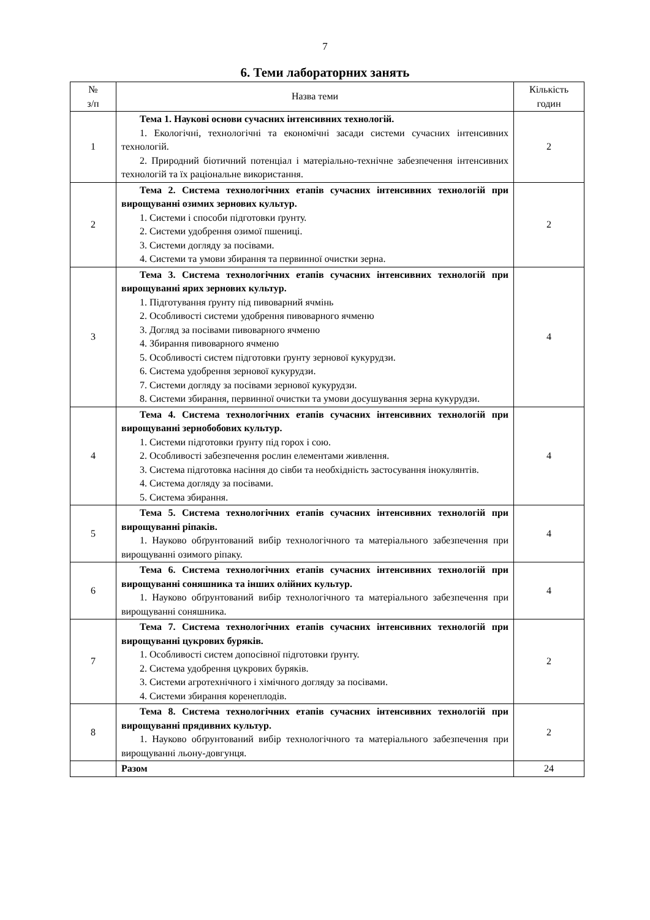7
6. Теми лабораторних занять
| № з/п | Назва теми | Кількість годин |
| --- | --- | --- |
| 1 | Тема 1. Наукові основи сучасних інтенсивних технологій. 1. Екологічні, технологічні та економічні засади системи сучасних інтенсивних технологій. 2. Природний біотичний потенціал і матеріально-технічне забезпечення інтенсивних технологій та їх раціональне використання. | 2 |
| 2 | Тема 2. Система технологічних етапів сучасних інтенсивних технологій при вирощуванні озимих зернових культур. 1. Системи і способи підготовки ґрунту. 2. Системи удобрення озимої пшениці. 3. Системи догляду за посівами. 4. Системи та умови збирання та первинної очистки зерна. | 2 |
| 3 | Тема 3. Система технологічних етапів сучасних інтенсивних технологій при вирощуванні ярих зернових культур. 1. Підготування ґрунту під пивоварний ячмінь 2. Особливості системи удобрення пивоварного ячменю 3. Догляд за посівами пивоварного ячменю 4. Збирання пивоварного ячменю 5. Особливості систем підготовки ґрунту зернової кукурудзи. 6. Система удобрення зернової кукурудзи. 7. Системи догляду за посівами зернової кукурудзи. 8. Системи збирання, первинної очистки та умови досушування зерна кукурудзи. | 4 |
| 4 | Тема 4. Система технологічних етапів сучасних інтенсивних технологій при вирощуванні зернобобових культур. 1. Системи підготовки ґрунту під горох і сою. 2. Особливості забезпечення рослин елементами живлення. 3. Система підготовка насіння до сівби та необхідність застосування інокулянтів. 4. Система догляду за посівами. 5. Система збирання. | 4 |
| 5 | Тема 5. Система технологічних етапів сучасних інтенсивних технологій при вирощуванні ріпаків. 1. Науково обґрунтований вибір технологічного та матеріального забезпечення при вирощуванні озимого ріпаку. | 4 |
| 6 | Тема 6. Система технологічних етапів сучасних інтенсивних технологій при вирощуванні соняшника та інших олійних культур. 1. Науково обґрунтований вибір технологічного та матеріального забезпечення при вирощуванні соняшника. | 4 |
| 7 | Тема 7. Система технологічних етапів сучасних інтенсивних технологій при вирощуванні цукрових буряків. 1. Особливості систем допосівної підготовки ґрунту. 2. Система удобрення цукрових буряків. 3. Системи агротехнічного і хімічного догляду за посівами. 4. Системи збирання коренеплодів. | 2 |
| 8 | Тема 8. Система технологічних етапів сучасних інтенсивних технологій при вирощуванні прядивних культур. 1. Науково обґрунтований вибір технологічного та матеріального забезпечення при вирощуванні льону-довгунця. | 2 |
| | Разом | 24 |